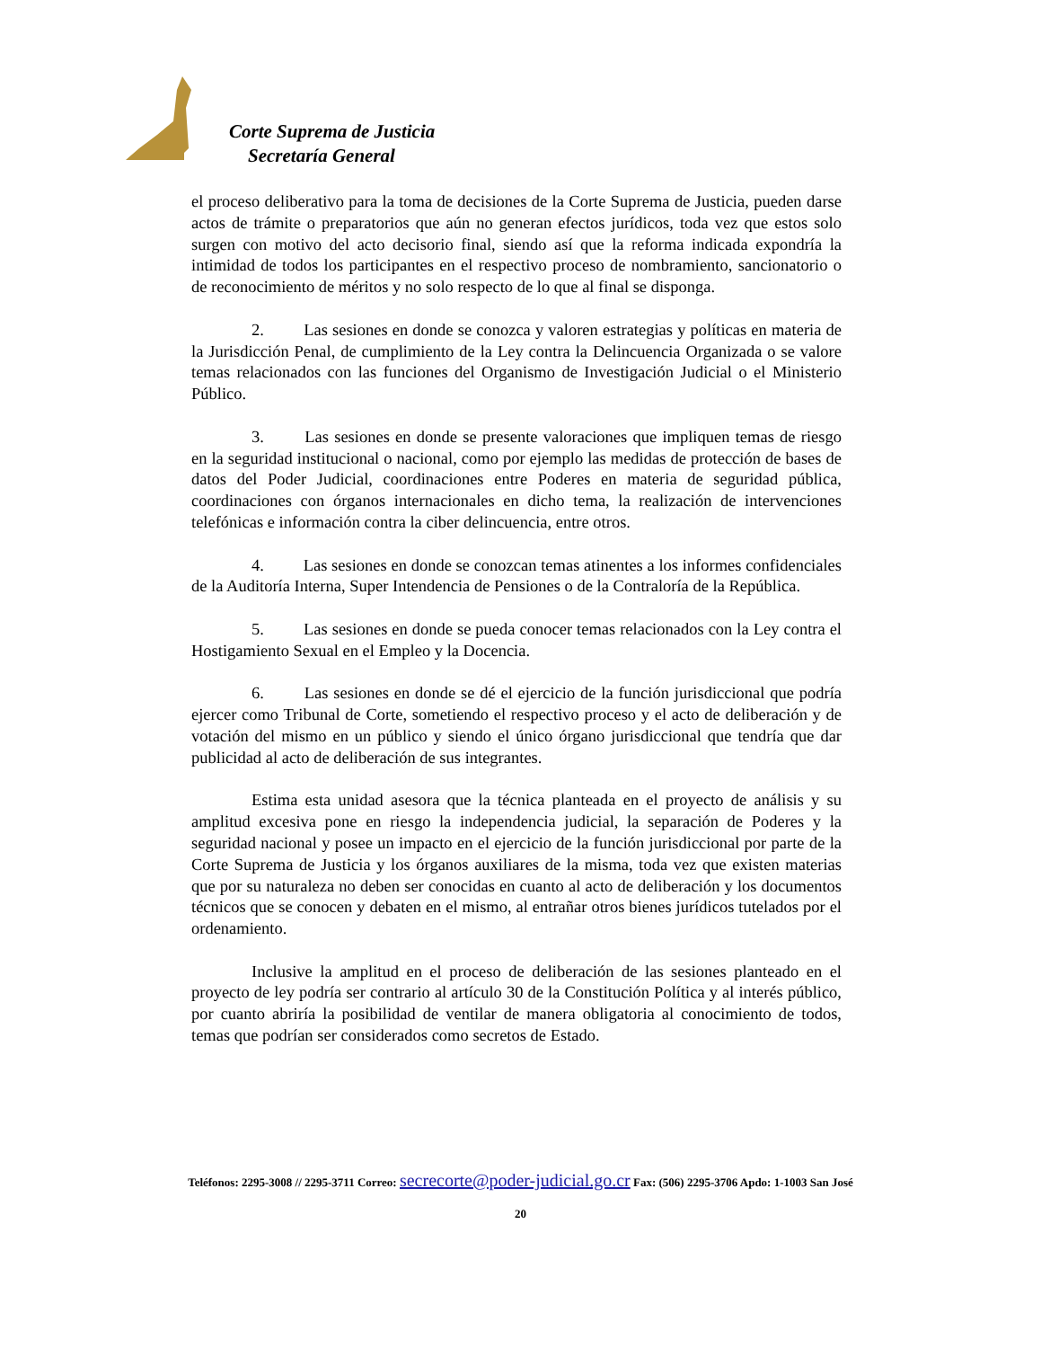Corte Suprema de Justicia
Secretaría General
el proceso deliberativo para la toma de decisiones de la Corte Suprema de Justicia, pueden darse actos de trámite o preparatorios que aún no generan efectos jurídicos, toda vez que estos solo surgen con motivo del acto decisorio final, siendo así que la reforma indicada expondría la intimidad de todos los participantes en el respectivo proceso de nombramiento, sancionatorio o de reconocimiento de méritos y no solo respecto de lo que al final se disponga.
2. Las sesiones en donde se conozca y valoren estrategias y políticas en materia de la Jurisdicción Penal, de cumplimiento de la Ley contra la Delincuencia Organizada o se valore temas relacionados con las funciones del Organismo de Investigación Judicial o el Ministerio Público.
3. Las sesiones en donde se presente valoraciones que impliquen temas de riesgo en la seguridad institucional o nacional, como por ejemplo las medidas de protección de bases de datos del Poder Judicial, coordinaciones entre Poderes en materia de seguridad pública, coordinaciones con órganos internacionales en dicho tema, la realización de intervenciones telefónicas e información contra la ciber delincuencia, entre otros.
4. Las sesiones en donde se conozcan temas atinentes a los informes confidenciales de la Auditoría Interna, Super Intendencia de Pensiones o de la Contraloría de la República.
5. Las sesiones en donde se pueda conocer temas relacionados con la Ley contra el Hostigamiento Sexual en el Empleo y la Docencia.
6. Las sesiones en donde se dé el ejercicio de la función jurisdiccional que podría ejercer como Tribunal de Corte, sometiendo el respectivo proceso y el acto de deliberación y de votación del mismo en un público y siendo el único órgano jurisdiccional que tendría que dar publicidad al acto de deliberación de sus integrantes.
Estima esta unidad asesora que la técnica planteada en el proyecto de análisis y su amplitud excesiva pone en riesgo la independencia judicial, la separación de Poderes y la seguridad nacional y posee un impacto en el ejercicio de la función jurisdiccional por parte de la Corte Suprema de Justicia y los órganos auxiliares de la misma, toda vez que existen materias que por su naturaleza no deben ser conocidas en cuanto al acto de deliberación y los documentos técnicos que se conocen y debaten en el mismo, al entrañar otros bienes jurídicos tutelados por el ordenamiento.
Inclusive la amplitud en el proceso de deliberación de las sesiones planteado en el proyecto de ley podría ser contrario al artículo 30 de la Constitución Política y al interés público, por cuanto abriría la posibilidad de ventilar de manera obligatoria al conocimiento de todos, temas que podrían ser considerados como secretos de Estado.
Teléfonos: 2295-3008 // 2295-3711 Correo: secrecorte@poder-judicial.go.cr Fax: (506) 2295-3706 Apdo: 1-1003 San José
20